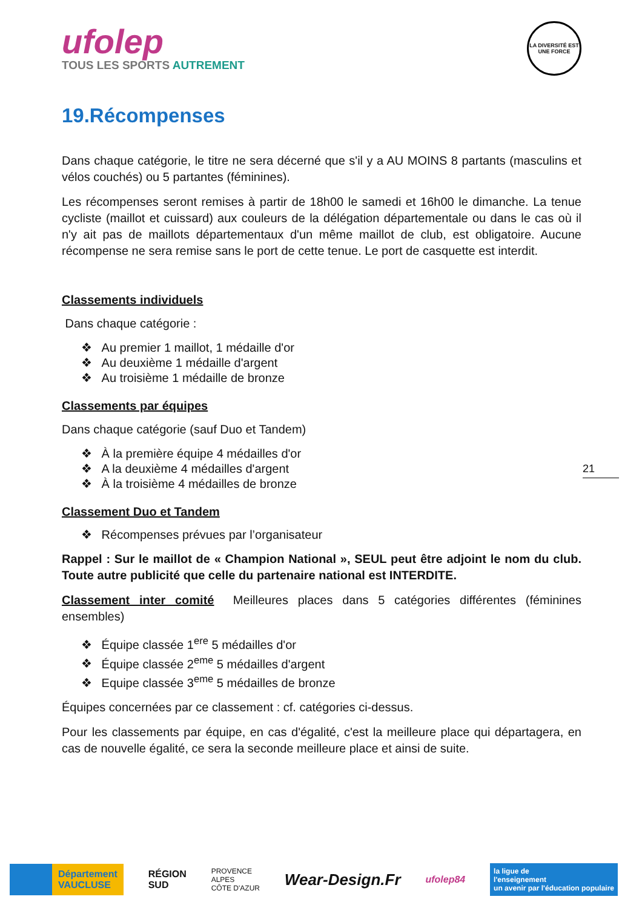ufolep
TOUS LES SPORTS AUTREMENT
LA DIVERSITÉ EST UNE FORCE
19.Récompenses
Dans chaque catégorie, le titre ne sera décerné que s'il y a AU MOINS 8 partants (masculins et vélos couchés) ou 5 partantes (féminines).
Les récompenses seront remises à partir de 18h00 le samedi et 16h00 le dimanche. La tenue cycliste (maillot et cuissard) aux couleurs de la délégation départementale ou dans le cas où il n'y ait pas de maillots départementaux d'un même maillot de club, est obligatoire. Aucune récompense ne sera remise sans le port de cette tenue. Le port de casquette est interdit.
Classements individuels
Dans chaque catégorie :
Au premier 1 maillot, 1 médaille d'or
Au deuxième 1 médaille d'argent
Au troisième 1 médaille de bronze
Classements par équipes
Dans chaque catégorie (sauf Duo et Tandem)
À la première équipe 4 médailles d'or
A la deuxième 4 médailles d'argent
À la troisième 4 médailles de bronze
Classement Duo et Tandem
Récompenses prévues par l’organisateur
Rappel : Sur le maillot de « Champion National », SEUL peut être adjoint le nom du club. Toute autre publicité que celle du partenaire national est INTERDITE.
Classement inter comité Meilleures places dans 5 catégories différentes (féminines ensembles)
Équipe classée 1<sup>ere</sup> 5 médailles d'or
Équipe classée 2<sup>eme</sup> 5 médailles d'argent
Equipe classée 3<sup>eme</sup> 5 médailles de bronze
Équipes concernées par ce classement : cf. catégories ci-dessus.
Pour les classements par équipe, en cas d'égalité, c'est la meilleure place qui départagera, en cas de nouvelle égalité, ce sera la seconde meilleure place et ainsi de suite.
21
Département
VAUCLUSE
RÉGION
SUD
PROVENCE
ALPES
CÔTE D'AZUR
Wear-Design.Fr
ufolep84
la ligue de
l'enseignement
un avenir par l'éducation populaire